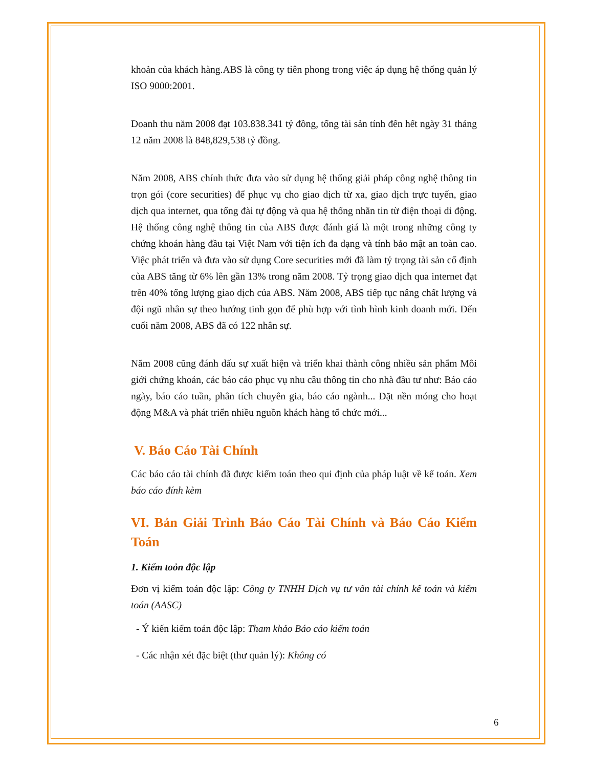khoản của khách hàng.ABS là công ty tiên phong trong việc áp dụng hệ thống quản lý ISO 9000:2001.
Doanh thu năm 2008 đạt 103.838.341 tỷ đồng, tổng tài sản tính đến hết ngày 31 tháng 12 năm 2008 là 848,829,538 tỷ đồng.
Năm 2008, ABS chính thức đưa vào sử dụng hệ thống giải pháp công nghệ thông tin trọn gói (core securities) để phục vụ cho giao dịch từ xa, giao dịch trực tuyến, giao dịch qua internet, qua tổng đài tự động và qua hệ thống nhắn tin từ điện thoại di động. Hệ thống công nghệ thông tin của ABS được đánh giá là một trong những công ty chứng khoán hàng đầu tại Việt Nam với tiện ích đa dạng và tính bảo mật an toàn cao. Việc phát triển và đưa vào sử dụng Core securities mới đã làm tỷ trọng tài sản cố định của ABS tăng từ 6% lên gần 13% trong năm 2008. Tỷ trọng giao dịch qua internet đạt trên 40% tổng lượng giao dịch của ABS. Năm 2008, ABS tiếp tục nâng chất lượng và đội ngũ nhân sự theo hướng tinh gọn để phù hợp với tình hình kinh doanh mới. Đến cuối năm 2008, ABS đã có 122 nhân sự.
Năm 2008 cũng đánh dấu sự xuất hiện và triển khai thành công nhiều sản phẩm Môi giới chứng khoán, các báo cáo phục vụ nhu cầu thông tin cho nhà đầu tư như: Báo cáo ngày, báo cáo tuần, phân tích chuyên gia, báo cáo ngành... Đặt nền móng cho hoạt động M&A và phát triển nhiều nguồn khách hàng tổ chức mới...
V. Báo Cáo Tài Chính
Các báo cáo tài chính đã được kiểm toán theo qui định của pháp luật về kế toán. Xem báo cáo đính kèm
VI. Bản Giải Trình Báo Cáo Tài Chính và Báo Cáo Kiểm Toán
1. Kiểm toỏn độc lập
Đơn vị kiểm toán độc lập: Công ty TNHH Dịch vụ tư vấn tài chính kế toán và kiểm toán (AASC)
- Ý kiến kiểm toán độc lập: Tham khảo Báo cáo kiểm toán
- Các nhận xét đặc biệt (thư quản lý): Không có
6